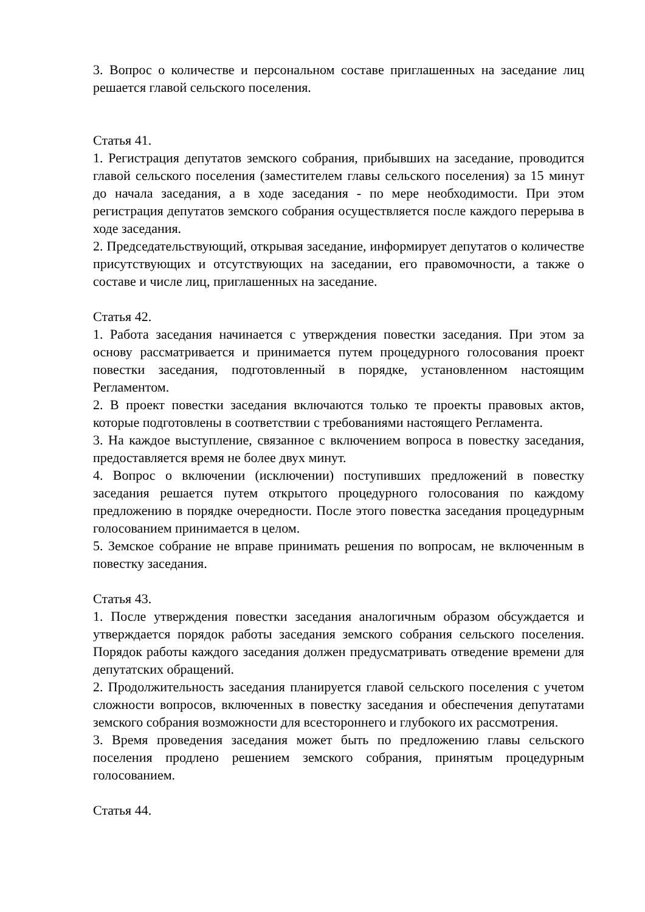3. Вопрос о количестве и персональном составе приглашенных на заседание лиц решается главой сельского поселения.
Статья 41.
1. Регистрация депутатов земского собрания, прибывших на заседание, проводится главой сельского поселения (заместителем главы сельского поселения) за 15 минут до начала заседания, а в ходе заседания - по мере необходимости. При этом регистрация депутатов земского собрания осуществляется после каждого перерыва в ходе заседания.
2. Председательствующий, открывая заседание, информирует депутатов о количестве присутствующих и отсутствующих на заседании, его правомочности, а также о составе и числе лиц, приглашенных на заседание.
Статья 42.
1. Работа заседания начинается с утверждения повестки заседания. При этом за основу рассматривается и принимается путем процедурного голосования проект повестки заседания, подготовленный в порядке, установленном настоящим Регламентом.
2. В проект повестки заседания включаются только те проекты правовых актов, которые подготовлены в соответствии с требованиями настоящего Регламента.
3. На каждое выступление, связанное с включением вопроса в повестку заседания, предоставляется время не более двух минут.
4. Вопрос о включении (исключении) поступивших предложений в повестку заседания решается путем открытого процедурного голосования по каждому предложению в порядке очередности. После этого повестка заседания процедурным голосованием принимается в целом.
5. Земское собрание не вправе принимать решения по вопросам, не включенным в повестку заседания.
Статья 43.
1. После утверждения повестки заседания аналогичным образом обсуждается и утверждается порядок работы заседания земского собрания сельского поселения. Порядок работы каждого заседания должен предусматривать отведение времени для депутатских обращений.
2. Продолжительность заседания планируется главой сельского поселения с учетом сложности вопросов, включенных в повестку заседания и обеспечения депутатами земского собрания возможности для всестороннего и глубокого их рассмотрения.
3. Время проведения заседания может быть по предложению главы сельского поселения продлено решением земского собрания, принятым процедурным голосованием.
Статья 44.